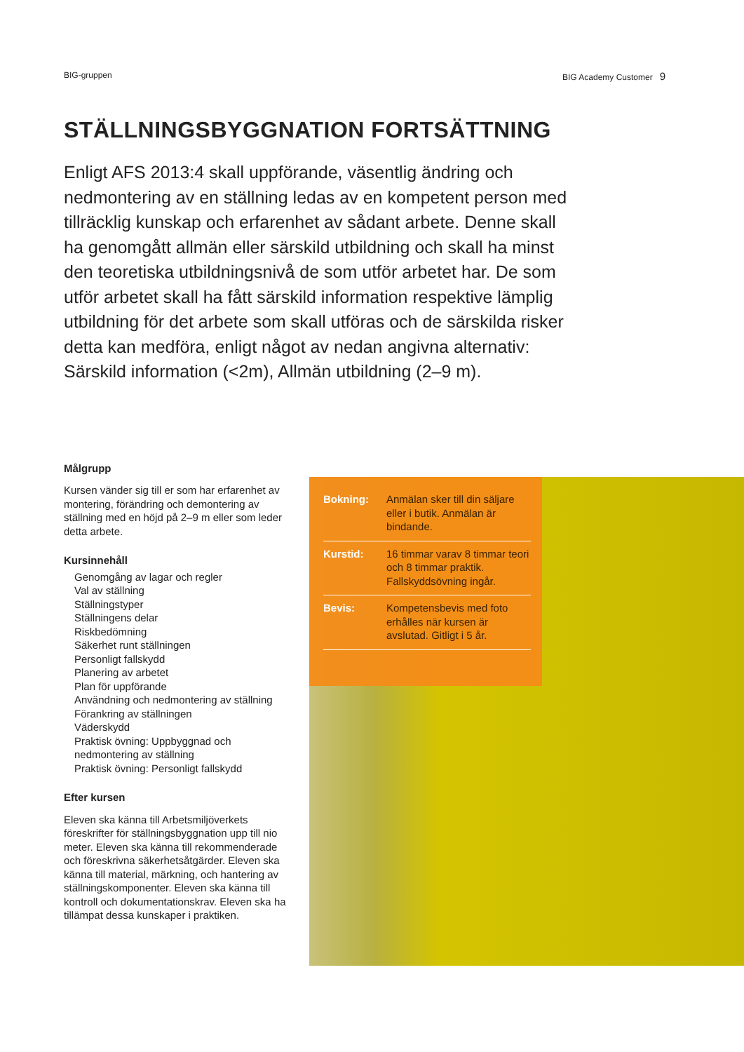BIG-gruppen BIG Academy Customer 9
STÄLLNINGSBYGGNATION FORTSÄTTNING
Enligt AFS 2013:4 skall uppförande, väsentlig ändring och nedmontering av en ställning ledas av en kompetent person med tillräcklig kunskap och erfarenhet av sådant arbete. Denne skall ha genomgått allmän eller särskild utbildning och skall ha minst den teoretiska utbildningsnivå de som utför arbetet har. De som utför arbetet skall ha fått särskild information respektive lämplig utbildning för det arbete som skall utföras och de särskilda risker detta kan medföra, enligt något av nedan angivna alternativ: Särskild information (<2m), Allmän utbildning (2–9 m).
Målgrupp
Kursen vänder sig till er som har erfarenhet av montering, förändring och demontering av ställning med en höjd på 2–9 m eller som leder detta arbete.
Kursinnehåll
Genomgång av lagar och regler
Val av ställning
Ställningstyper
Ställningens delar
Riskbedömning
Säkerhet runt ställningen
Personligt fallskydd
Planering av arbetet
Plan för uppförande
Användning och nedmontering av ställning
Förankring av ställningen
Väderskydd
Praktisk övning: Uppbyggnad och nedmontering av ställning
Praktisk övning: Personligt fallskydd
Efter kursen
Eleven ska känna till Arbetsmiljöverkets föreskrifter för ställningsbyggnation upp till nio meter. Eleven ska känna till rekommenderade och föreskrivna säkerhetsåtgärder. Eleven ska känna till material, märkning, och hantering av ställningskomponenter. Eleven ska känna till kontroll och dokumentationskrav. Eleven ska ha tillämpat dessa kunskaper i praktiken.
| Bokning: | Anmälan sker till din säljare eller i butik. Anmälan är bindande. |
| Kurstid: | 16 timmar varav 8 timmar teori och 8 timmar praktik. Fallskyddsövning ingår. |
| Bevis: | Kompetensbevis med foto erhålles när kursen är avslutad. Gitligt i 5 år. |